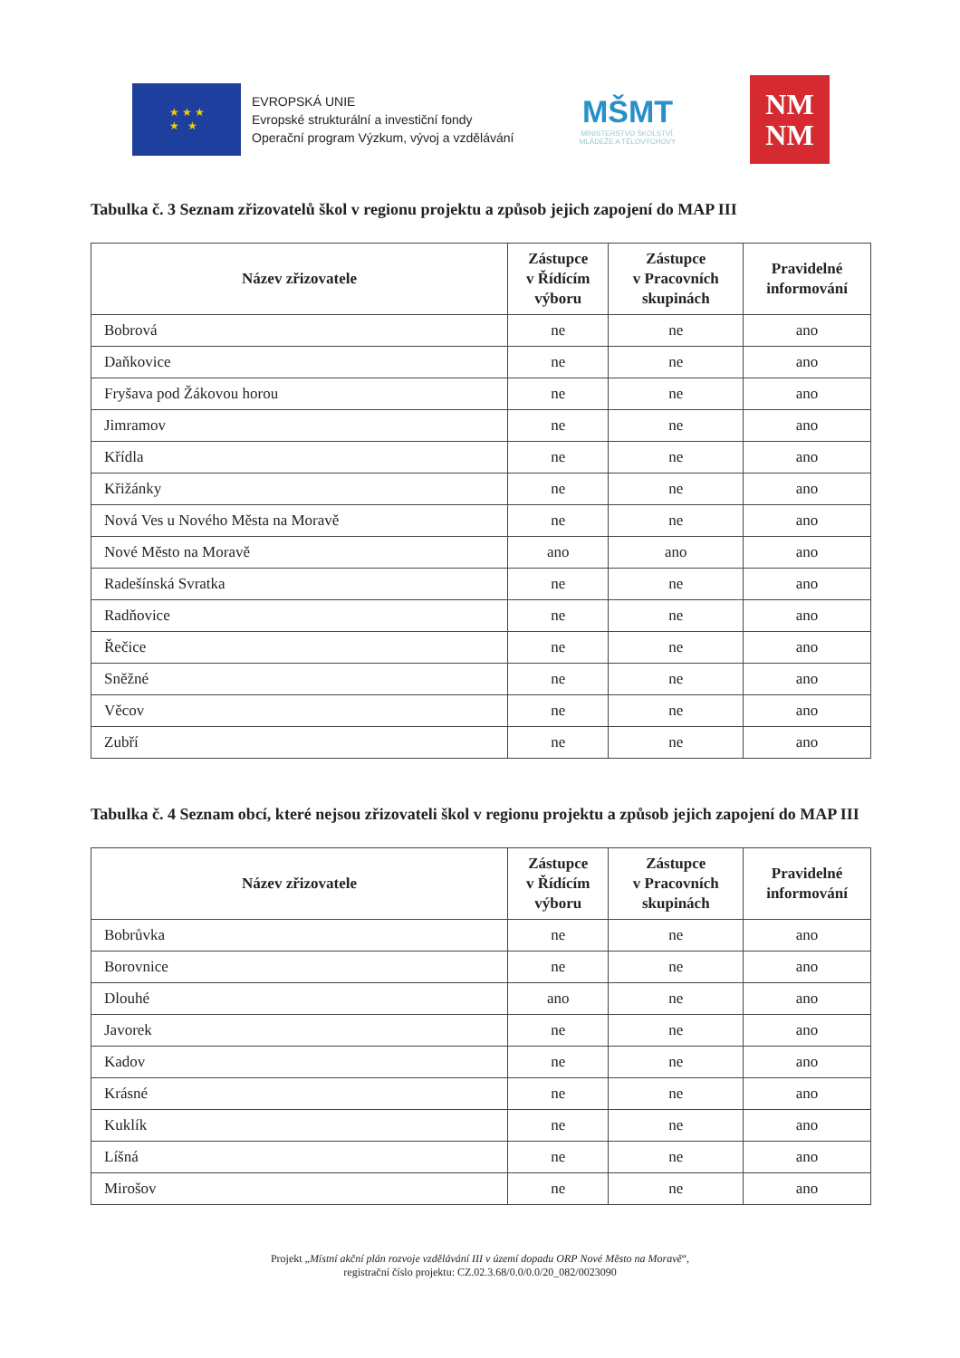★ ★ ★
★ ★
EVROPSKÁ UNIE
Evropské strukturální a investiční fondy
Operační program Výzkum, vývoj a vzdělávání
MŠMT
MINISTERSTVO ŠKOLSTVÍ,
MLÁDEŽE A TĚLOVÝCHOVY
NM
NM
Tabulka č. 3 Seznam zřizovatelů škol v regionu projektu a způsob jejich zapojení do MAP III
| Název zřizovatele | Zástupce v Řídícím výboru | Zástupce v Pracovních skupinách | Pravidelné informování |
| --- | --- | --- | --- |
| Bobrová | ne | ne | ano |
| Daňkovice | ne | ne | ano |
| Fryšava pod Žákovou horou | ne | ne | ano |
| Jimramov | ne | ne | ano |
| Křídla | ne | ne | ano |
| Křižánky | ne | ne | ano |
| Nová Ves u Nového Města na Moravě | ne | ne | ano |
| Nové Město na Moravě | ano | ano | ano |
| Radešínská Svratka | ne | ne | ano |
| Radňovice | ne | ne | ano |
| Řečice | ne | ne | ano |
| Sněžné | ne | ne | ano |
| Věcov | ne | ne | ano |
| Zubří | ne | ne | ano |
Tabulka č. 4 Seznam obcí, které nejsou zřizovateli škol v regionu projektu a způsob jejich zapojení do MAP III
| Název zřizovatele | Zástupce v Řídícím výboru | Zástupce v Pracovních skupinách | Pravidelné informování |
| --- | --- | --- | --- |
| Bobrůvka | ne | ne | ano |
| Borovnice | ne | ne | ano |
| Dlouhé | ano | ne | ano |
| Javorek | ne | ne | ano |
| Kadov | ne | ne | ano |
| Krásné | ne | ne | ano |
| Kuklík | ne | ne | ano |
| Líšná | ne | ne | ano |
| Mirošov | ne | ne | ano |
Projekt „Místní akční plán rozvoje vzdělávání III v území dopadu ORP Nové Město na Moravě“,
registrační číslo projektu: CZ.02.3.68/0.0/0.0/20_082/0023090